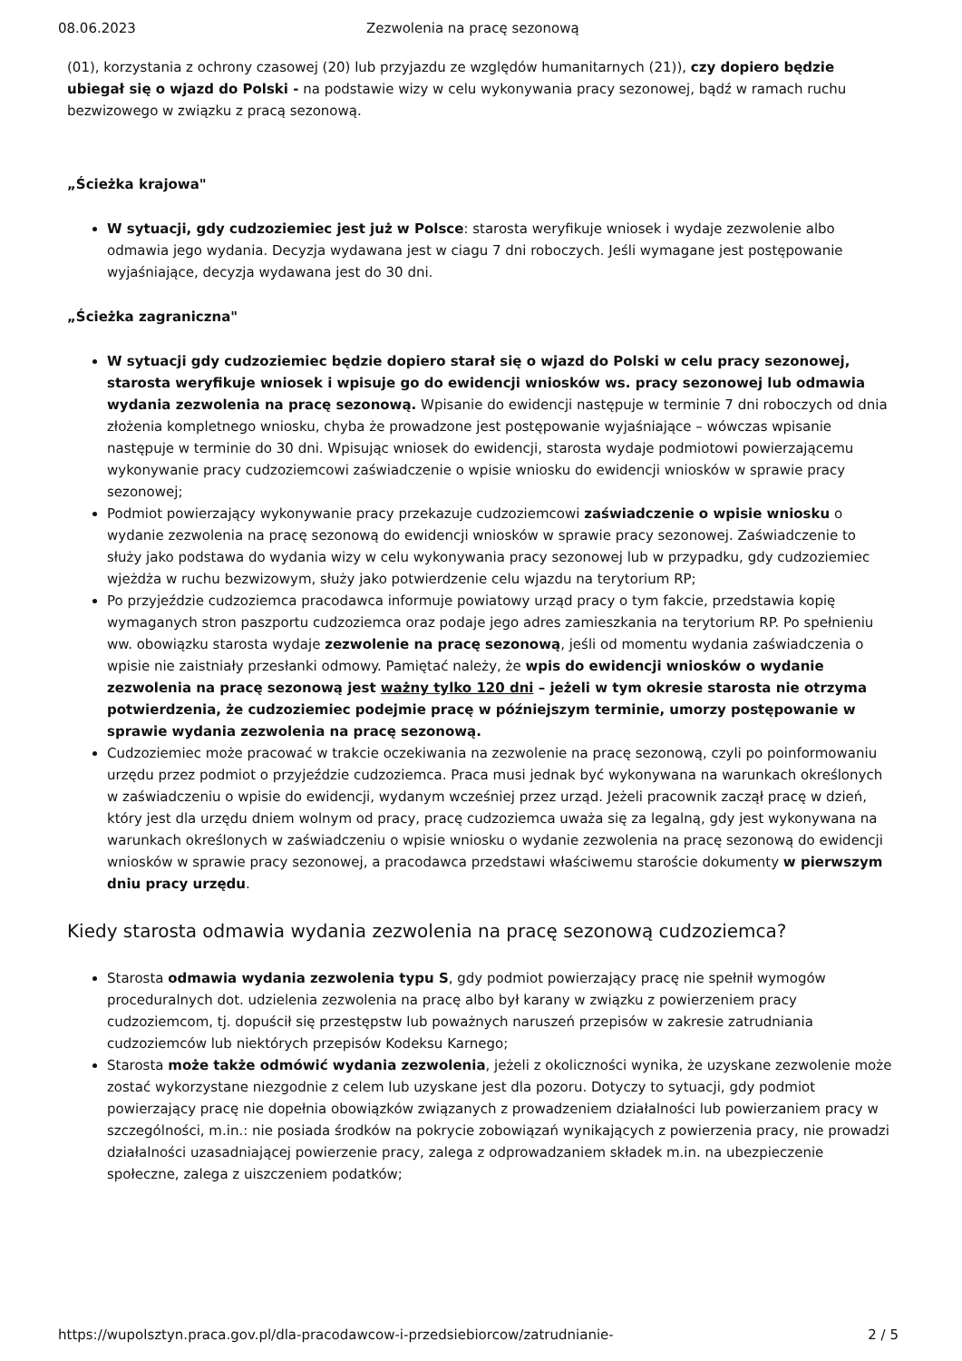08.06.2023 Zezwolenia na pracę sezonową
(01), korzystania z ochrony czasowej (20) lub przyjazdu ze względów humanitarnych (21)), czy dopiero będzie ubiegał się o wjazd do Polski - na podstawie wizy w celu wykonywania pracy sezonowej, bądź w ramach ruchu bezwizowego w związku z pracą sezonową.
„Ścieżka krajowa"
W sytuacji, gdy cudzoziemiec jest już w Polsce: starosta weryfikuje wniosek i wydaje zezwolenie albo odmawia jego wydania. Decyzja wydawana jest w ciagu 7 dni roboczych. Jeśli wymagane jest postępowanie wyjaśniające, decyzja wydawana jest do 30 dni.
„Ścieżka zagraniczna"
W sytuacji gdy cudzoziemiec będzie dopiero starał się o wjazd do Polski w celu pracy sezonowej, starosta weryfikuje wniosek i wpisuje go do ewidencji wniosków ws. pracy sezonowej lub odmawia wydania zezwolenia na pracę sezonową. Wpisanie do ewidencji następuje w terminie 7 dni roboczych od dnia złożenia kompletnego wniosku, chyba że prowadzone jest postępowanie wyjaśniające – wówczas wpisanie następuje w terminie do 30 dni. Wpisując wniosek do ewidencji, starosta wydaje podmiotowi powierzającemu wykonywanie pracy cudzoziemcowi zaświadczenie o wpisie wniosku do ewidencji wniosków w sprawie pracy sezonowej;
Podmiot powierzający wykonywanie pracy przekazuje cudzoziemcowi zaświadczenie o wpisie wniosku o wydanie zezwolenia na pracę sezonową do ewidencji wniosków w sprawie pracy sezonowej. Zaświadczenie to służy jako podstawa do wydania wizy w celu wykonywania pracy sezonowej lub w przypadku, gdy cudzoziemiec wjeżdża w ruchu bezwizowym, służy jako potwierdzenie celu wjazdu na terytorium RP;
Po przyjeździe cudzoziemca pracodawca informuje powiatowy urząd pracy o tym fakcie, przedstawia kopię wymaganych stron paszportu cudzoziemca oraz podaje jego adres zamieszkania na terytorium RP. Po spełnieniu ww. obowiązku starosta wydaje zezwolenie na pracę sezonową, jeśli od momentu wydania zaświadczenia o wpisie nie zaistniały przesłanki odmowy. Pamiętać należy, że wpis do ewidencji wniosków o wydanie zezwolenia na pracę sezonową jest ważny tylko 120 dni – jeżeli w tym okresie starosta nie otrzyma potwierdzenia, że cudzoziemiec podejmie pracę w późniejszym terminie, umorzy postępowanie w sprawie wydania zezwolenia na pracę sezonową.
Cudzoziemiec może pracować w trakcie oczekiwania na zezwolenie na pracę sezonową, czyli po poinformowaniu urzędu przez podmiot o przyjeździe cudzoziemca. Praca musi jednak być wykonywana na warunkach określonych w zaświadczeniu o wpisie do ewidencji, wydanym wcześniej przez urząd. Jeżeli pracownik zaczął pracę w dzień, który jest dla urzędu dniem wolnym od pracy, pracę cudzoziemca uważa się za legalną, gdy jest wykonywana na warunkach określonych w zaświadczeniu o wpisie wniosku o wydanie zezwolenia na pracę sezonową do ewidencji wniosków w sprawie pracy sezonowej, a pracodawca przedstawi właściwemu staroście dokumenty w pierwszym dniu pracy urzędu.
Kiedy starosta odmawia wydania zezwolenia na pracę sezonową cudzoziemca?
Starosta odmawia wydania zezwolenia typu S, gdy podmiot powierzający pracę nie spełnił wymogów proceduralnych dot. udzielenia zezwolenia na pracę albo był karany w związku z powierzeniem pracy cudzoziemcom, tj. dopuścił się przestępstw lub poważnych naruszeń przepisów w zakresie zatrudniania cudzoziemców lub niektórych przepisów Kodeksu Karnego;
Starosta może także odmówić wydania zezwolenia, jeżeli z okoliczności wynika, że uzyskane zezwolenie może zostać wykorzystane niezgodnie z celem lub uzyskane jest dla pozoru. Dotyczy to sytuacji, gdy podmiot powierzający pracę nie dopełnia obowiązków związanych z prowadzeniem działalności lub powierzaniem pracy w szczególności, m.in.: nie posiada środków na pokrycie zobowiązań wynikających z powierzenia pracy, nie prowadzi działalności uzasadniającej powierzenie pracy, zalega z odprowadzaniem składek m.in. na ubezpieczenie społeczne, zalega z uiszczeniem podatków;
https://wupolsztyn.praca.gov.pl/dla-pracodawcow-i-przedsiebiorcow/zatrudnianie- 2 / 5